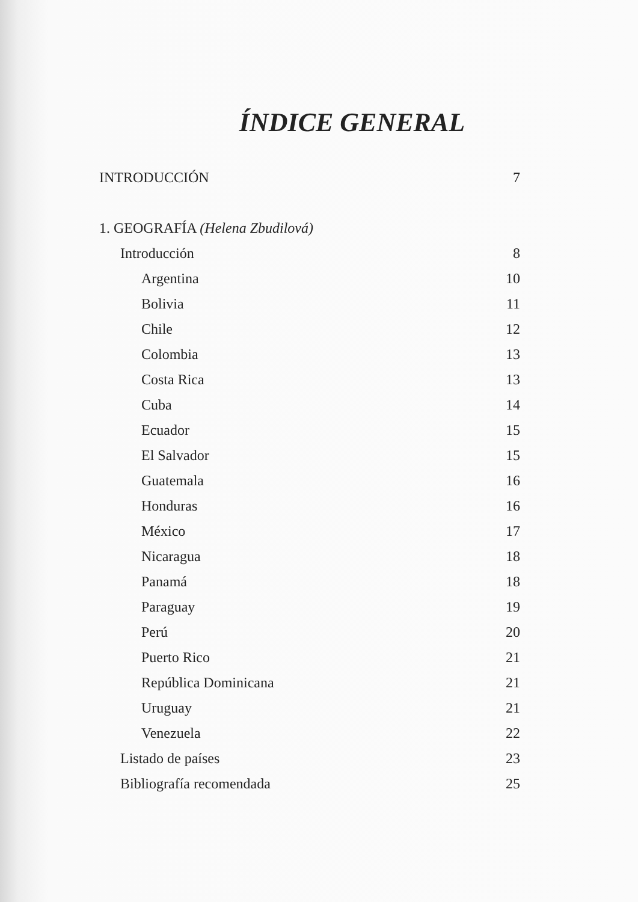ÍNDICE GENERAL
INTRODUCCIÓN 7
1. GEOGRAFÍA (Helena Zbudilová)
Introducción 8
Argentina 10
Bolivia 11
Chile 12
Colombia 13
Costa Rica 13
Cuba 14
Ecuador 15
El Salvador 15
Guatemala 16
Honduras 16
México 17
Nicaragua 18
Panamá 18
Paraguay 19
Perú 20
Puerto Rico 21
República Dominicana 21
Uruguay 21
Venezuela 22
Listado de países 23
Bibliografía recomendada 25